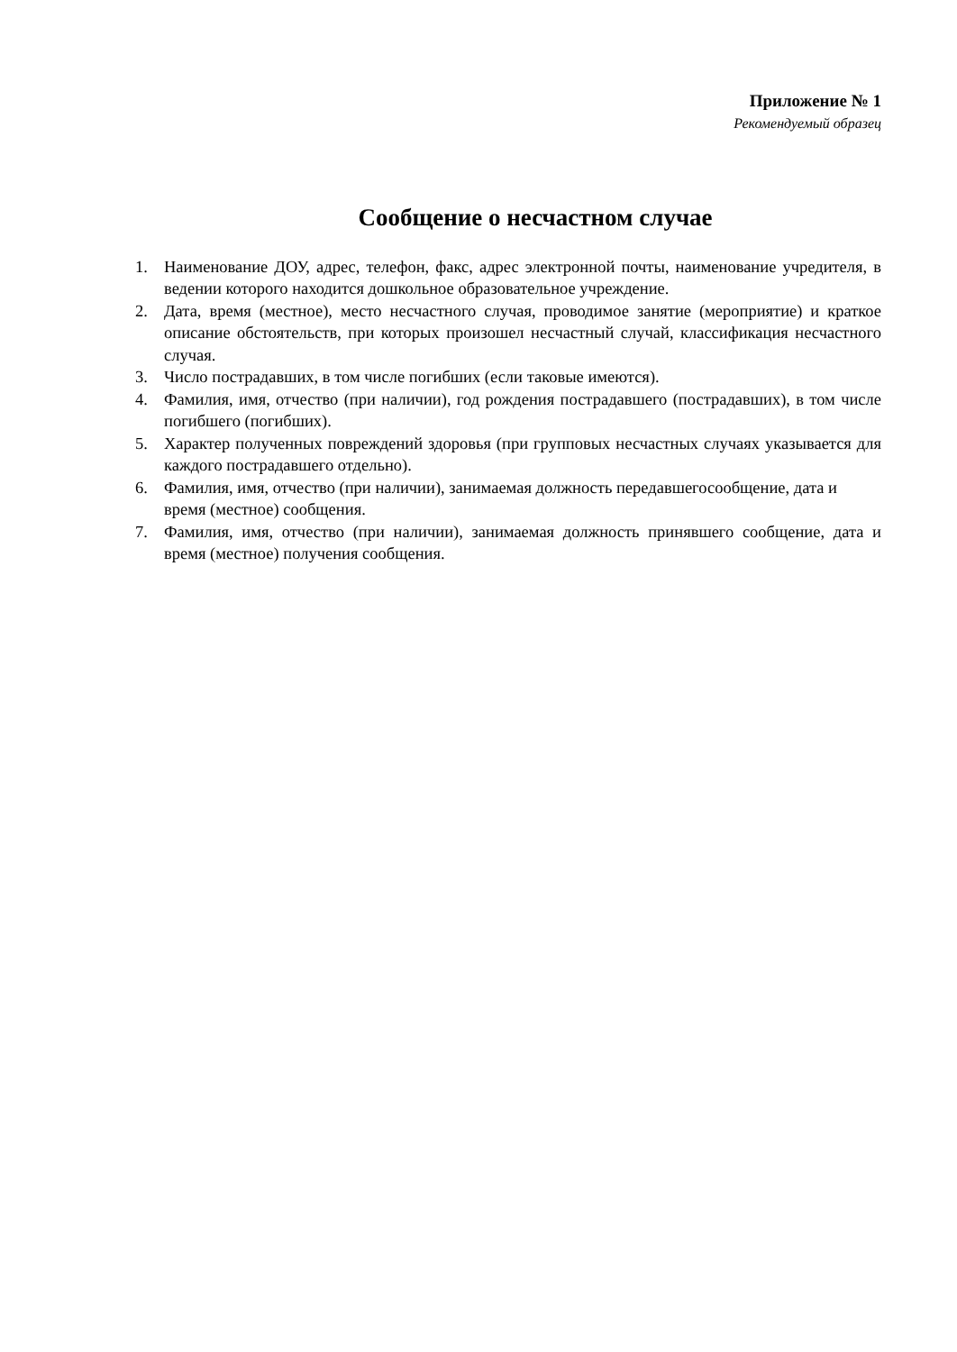Приложение № 1
Рекомендуемый образец
Сообщение о несчастном случае
1. Наименование ДОУ, адрес, телефон, факс, адрес электронной почты, наименование учредителя, в ведении которого находится дошкольное образовательное учреждение.
2. Дата, время (местное), место несчастного случая, проводимое занятие (мероприятие) и краткое описание обстоятельств, при которых произошел несчастный случай, классификация несчастного случая.
3. Число пострадавших, в том числе погибших (если таковые имеются).
4. Фамилия, имя, отчество (при наличии), год рождения пострадавшего (пострадавших), в том числе погибшего (погибших).
5. Характер полученных повреждений здоровья (при групповых несчастных случаях указывается для каждого пострадавшего отдельно).
6. Фамилия, имя, отчество (при наличии), занимаемая должность передавшегосообщение, дата и время (местное) сообщения.
7. Фамилия, имя, отчество (при наличии), занимаемая должность принявшего сообщение, дата и время (местное) получения сообщения.